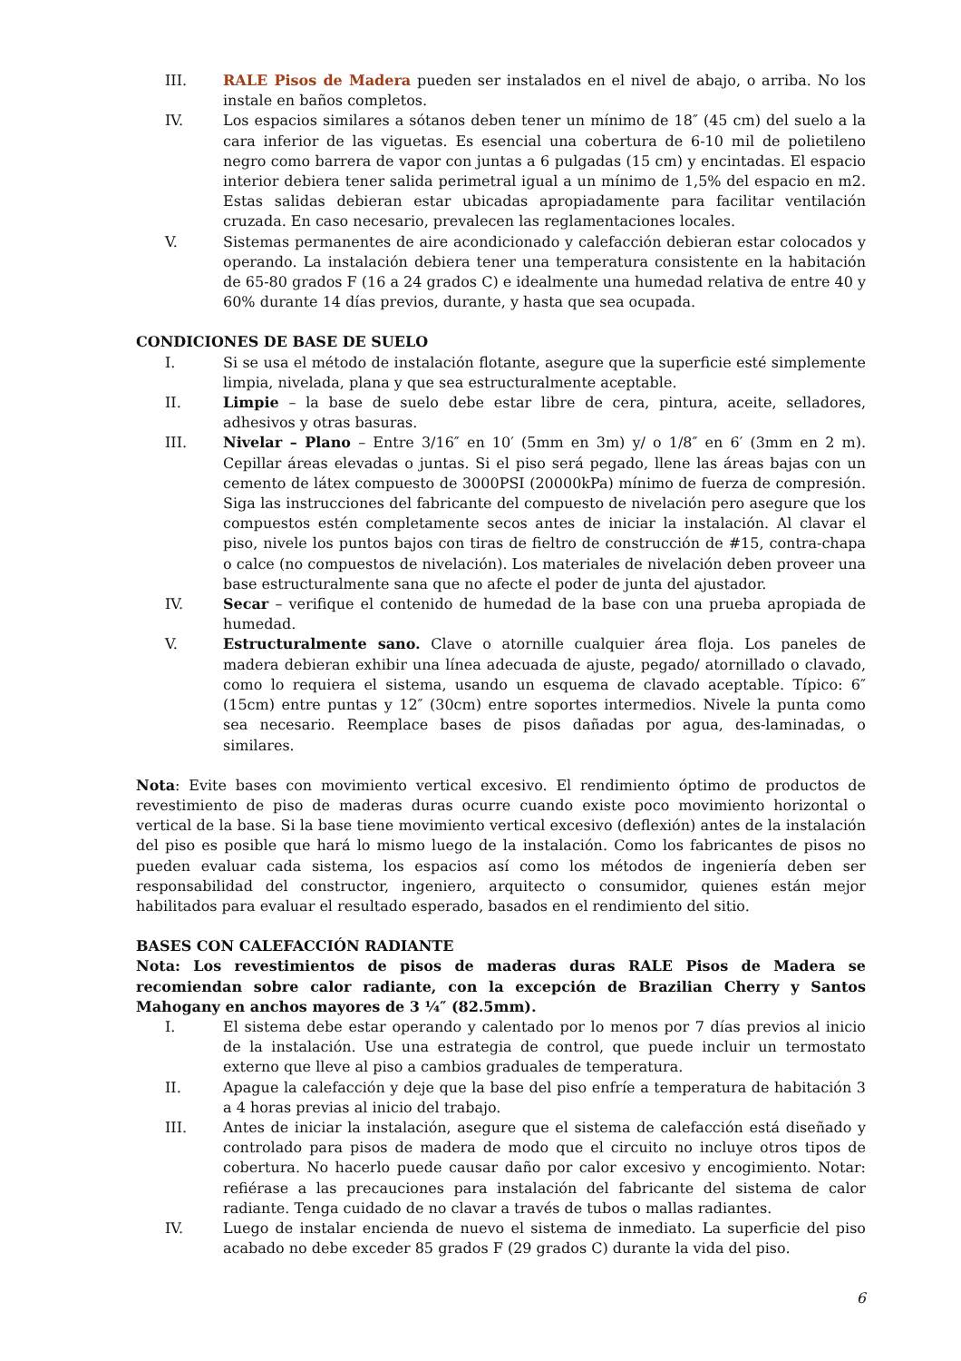III.
RALE Pisos de Madera pueden ser instalados en el nivel de abajo, o arriba. No los instale en baños completos.
IV. Los espacios similares a sótanos deben tener un mínimo de 18″ (45 cm) del suelo a la cara inferior de las viguetas. Es esencial una cobertura de 6-10 mil de polietileno negro como barrera de vapor con juntas a 6 pulgadas (15 cm) y encintadas. El espacio interior debiera tener salida perimetral igual a un mínimo de 1,5% del espacio en m2. Estas salidas debieran estar ubicadas apropiadamente para facilitar ventilación cruzada. En caso necesario, prevalecen las reglamentaciones locales.
V. Sistemas permanentes de aire acondicionado y calefacción debieran estar colocados y operando. La instalación debiera tener una temperatura consistente en la habitación de 65-80 grados F (16 a 24 grados C) e idealmente una humedad relativa de entre 40 y 60% durante 14 días previos, durante, y hasta que sea ocupada.
CONDICIONES DE BASE DE SUELO
I. Si se usa el método de instalación flotante, asegure que la superficie esté simplemente limpia, nivelada, plana y que sea estructuralmente aceptable.
II. Limpie – la base de suelo debe estar libre de cera, pintura, aceite, selladores, adhesivos y otras basuras.
III.
Nivelar – Plano – Entre 3/16″ en 10′ (5mm en 3m) y/ o 1/8″ en 6′ (3mm en 2 m). Cepillar áreas elevadas o juntas. Si el piso será pegado, llene las áreas bajas con un cemento de látex compuesto de 3000PSI (20000kPa) mínimo de fuerza de compresión. Siga las instrucciones del fabricante del compuesto de nivelación pero asegure que los compuestos estén completamente secos antes de iniciar la instalación. Al clavar el piso, nivele los puntos bajos con tiras de fieltro de construcción de #15, contra-chapa o calce (no compuestos de nivelación). Los materiales de nivelación deben proveer una base estructuralmente sana que no afecte el poder de junta del ajustador.
IV. Secar – verifique el contenido de humedad de la base con una prueba apropiada de humedad.
V. Estructuralmente sano. Clave o atornille cualquier área floja. Los paneles de madera debieran exhibir una línea adecuada de ajuste, pegado/ atornillado o clavado, como lo requiera el sistema, usando un esquema de clavado aceptable. Típico: 6″ (15cm) entre puntas y 12″ (30cm) entre soportes intermedios. Nivele la punta como sea necesario. Reemplace bases de pisos dañadas por agua, des-laminadas, o similares.
Nota: Evite bases con movimiento vertical excesivo. El rendimiento óptimo de productos de revestimiento de piso de maderas duras ocurre cuando existe poco movimiento horizontal o vertical de la base. Si la base tiene movimiento vertical excesivo (deflexión) antes de la instalación del piso es posible que hará lo mismo luego de la instalación. Como los fabricantes de pisos no pueden evaluar cada sistema, los espacios así como los métodos de ingeniería deben ser responsabilidad del constructor, ingeniero, arquitecto o consumidor, quienes están mejor habilitados para evaluar el resultado esperado, basados en el rendimiento del sitio.
BASES CON CALEFACCIÓN RADIANTE
Nota: Los revestimientos de pisos de maderas duras RALE Pisos de Madera se recomiendan sobre calor radiante, con la excepción de Brazilian Cherry y Santos Mahogany en anchos mayores de 3 ¼″ (82.5mm).
I. El sistema debe estar operando y calentado por lo menos por 7 días previos al inicio de la instalación. Use una estrategia de control, que puede incluir un termostato externo que lleve al piso a cambios graduales de temperatura.
II. Apague la calefacción y deje que la base del piso enfríe a temperatura de habitación 3 a 4 horas previas al inicio del trabajo.
III.
Antes de iniciar la instalación, asegure que el sistema de calefacción está diseñado y controlado para pisos de madera de modo que el circuito no incluye otros tipos de cobertura. No hacerlo puede causar daño por calor excesivo y encogimiento. Notar: refiérase a las precauciones para instalación del fabricante del sistema de calor radiante. Tenga cuidado de no clavar a través de tubos o mallas radiantes.
IV. Luego de instalar encienda de nuevo el sistema de inmediato. La superficie del piso acabado no debe exceder 85 grados F (29 grados C) durante la vida del piso.
6